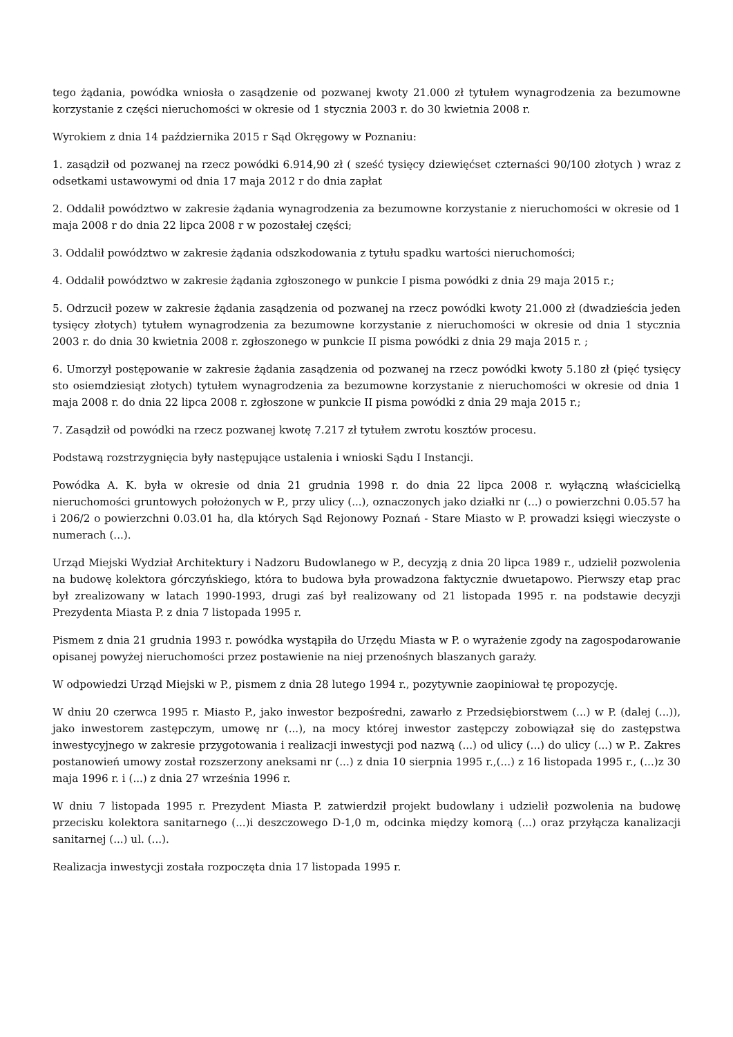tego żądania, powódka wniosła o zasądzenie od pozwanej kwoty 21.000 zł tytułem wynagrodzenia za bezumowne korzystanie z części nieruchomości w okresie od 1 stycznia 2003 r. do 30 kwietnia 2008 r.
Wyrokiem z dnia 14 października 2015 r Sąd Okręgowy w Poznaniu:
1. zasądził od pozwanej na rzecz powódki 6.914,90 zł ( sześć tysięcy dziewięćset czternaści 90/100 złotych ) wraz z odsetkami ustawowymi od dnia 17 maja 2012 r do dnia zapłat
2. Oddalił powództwo w zakresie żądania wynagrodzenia za bezumowne korzystanie z nieruchomości w okresie od 1 maja 2008 r do dnia 22 lipca 2008 r w pozostałej części;
3. Oddalił powództwo w zakresie żądania odszkodowania z tytułu spadku wartości nieruchomości;
4. Oddalił powództwo w zakresie żądania zgłoszonego w punkcie I pisma powódki z dnia 29 maja 2015 r.;
5. Odrzucił pozew w zakresie żądania zasądzenia od pozwanej na rzecz powódki kwoty 21.000 zł (dwadzieścia jeden tysięcy złotych) tytułem wynagrodzenia za bezumowne korzystanie z nieruchomości w okresie od dnia 1 stycznia 2003 r. do dnia 30 kwietnia 2008 r. zgłoszonego w punkcie II pisma powódki z dnia 29 maja 2015 r. ;
6. Umorzył postępowanie w zakresie żądania zasądzenia od pozwanej na rzecz powódki kwoty 5.180 zł (pięć tysięcy sto osiemdziesiąt złotych) tytułem wynagrodzenia za bezumowne korzystanie z nieruchomości w okresie od dnia 1 maja 2008 r. do dnia 22 lipca 2008 r. zgłoszone w punkcie II pisma powódki z dnia 29 maja 2015 r.;
7. Zasądził od powódki na rzecz pozwanej kwotę 7.217 zł tytułem zwrotu kosztów procesu.
Podstawą rozstrzygnięcia były następujące ustalenia i wnioski Sądu I Instancji.
Powódka A. K. była w okresie od dnia 21 grudnia 1998 r. do dnia 22 lipca 2008 r. wyłączną właścicielką nieruchomości gruntowych położonych w P., przy ulicy (...), oznaczonych jako działki nr (...) o powierzchni 0.05.57 ha i 206/2 o powierzchni 0.03.01 ha, dla których Sąd Rejonowy Poznań - Stare Miasto w P. prowadzi księgi wieczyste o numerach (...).
Urząd Miejski Wydział Architektury i Nadzoru Budowlanego w P., decyzją z dnia 20 lipca 1989 r., udzielił pozwolenia na budowę kolektora górczyńskiego, która to budowa była prowadzona faktycznie dwuetapowo. Pierwszy etap prac był zrealizowany w latach 1990-1993, drugi zaś był realizowany od 21 listopada 1995 r. na podstawie decyzji Prezydenta Miasta P. z dnia 7 listopada 1995 r.
Pismem z dnia 21 grudnia 1993 r. powódka wystąpiła do Urzędu Miasta w P. o wyrażenie zgody na zagospodarowanie opisanej powyżej nieruchomości przez postawienie na niej przenośnych blaszanych garaży.
W odpowiedzi Urząd Miejski w P., pismem z dnia 28 lutego 1994 r., pozytywnie zaopiniował tę propozycję.
W dniu 20 czerwca 1995 r. Miasto P., jako inwestor bezpośredni, zawarło z Przedsiębiorstwem (...) w P. (dalej (...)), jako inwestorem zastępczym, umowę nr (...), na mocy której inwestor zastępczy zobowiązał się do zastępstwa inwestycyjnego w zakresie przygotowania i realizacji inwestycji pod nazwą (...) od ulicy (...) do ulicy (...) w P.. Zakres postanowień umowy został rozszerzony aneksami nr (...) z dnia 10 sierpnia 1995 r.,(...) z 16 listopada 1995 r., (...)z 30 maja 1996 r. i (...) z dnia 27 września 1996 r.
W dniu 7 listopada 1995 r. Prezydent Miasta P. zatwierdził projekt budowlany i udzielił pozwolenia na budowę przecisku kolektora sanitarnego (...)i deszczowego D-1,0 m, odcinka między komorą (...) oraz przyłącza kanalizacji sanitarnej (...) ul. (...).
Realizacja inwestycji została rozpoczęta dnia 17 listopada 1995 r.